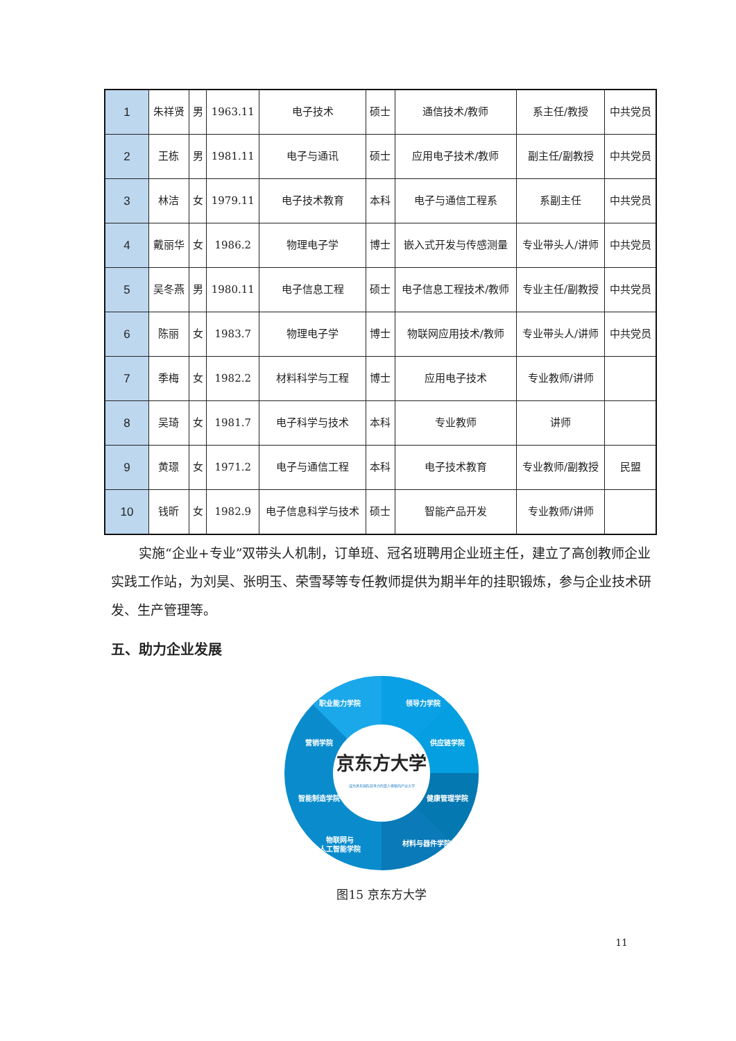| 1 | 朱祥贤 | 男 | 1963.11 | 电子技术 | 硕士 | 通信技术/教师 | 系主任/教授 | 中共党员 |
| 2 | 王栋 | 男 | 1981.11 | 电子与通讯 | 硕士 | 应用电子技术/教师 | 副主任/副教授 | 中共党员 |
| 3 | 林洁 | 女 | 1979.11 | 电子技术教育 | 本科 | 电子与通信工程系 | 系副主任 | 中共党员 |
| 4 | 戴丽华 | 女 | 1986.2 | 物理电子学 | 博士 | 嵌入式开发与传感测量 | 专业带头人/讲师 | 中共党员 |
| 5 | 吴冬燕 | 男 | 1980.11 | 电子信息工程 | 硕士 | 电子信息工程技术/教师 | 专业主任/副教授 | 中共党员 |
| 6 | 陈丽 | 女 | 1983.7 | 物理电子学 | 博士 | 物联网应用技术/教师 | 专业带头人/讲师 | 中共党员 |
| 7 | 季梅 | 女 | 1982.2 | 材料科学与工程 | 博士 | 应用电子技术 | 专业教师/讲师 | |
| 8 | 吴琦 | 女 | 1981.7 | 电子科学与技术 | 本科 | 专业教师 | 讲师 | |
| 9 | 黄璟 | 女 | 1971.2 | 电子与通信工程 | 本科 | 电子技术教育 | 专业教师/副教授 | 民盟 |
| 10 | 钱昕 | 女 | 1982.9 | 电子信息科学与技术 | 硕士 | 智能产品开发 | 专业教师/讲师 | |
实施“企业+专业”双带头人机制，订单班、冠名班聘用企业班主任，建立了高创教师企业实践工作站，为刘昊、张明玉、荣雪琴等专任教师提供为期半年的挂职锻炼，参与企业技术研发、生产管理等。
五、助力企业发展
京东方大学
成为具有国际竞争力的受人尊敬的产业大学
职业能力学院
领导力学院
营销学院
供应链学院
智能制造学院
健康管理学院
物联网与
人工智能学院
材料与器件学院
图15 京东方大学
11